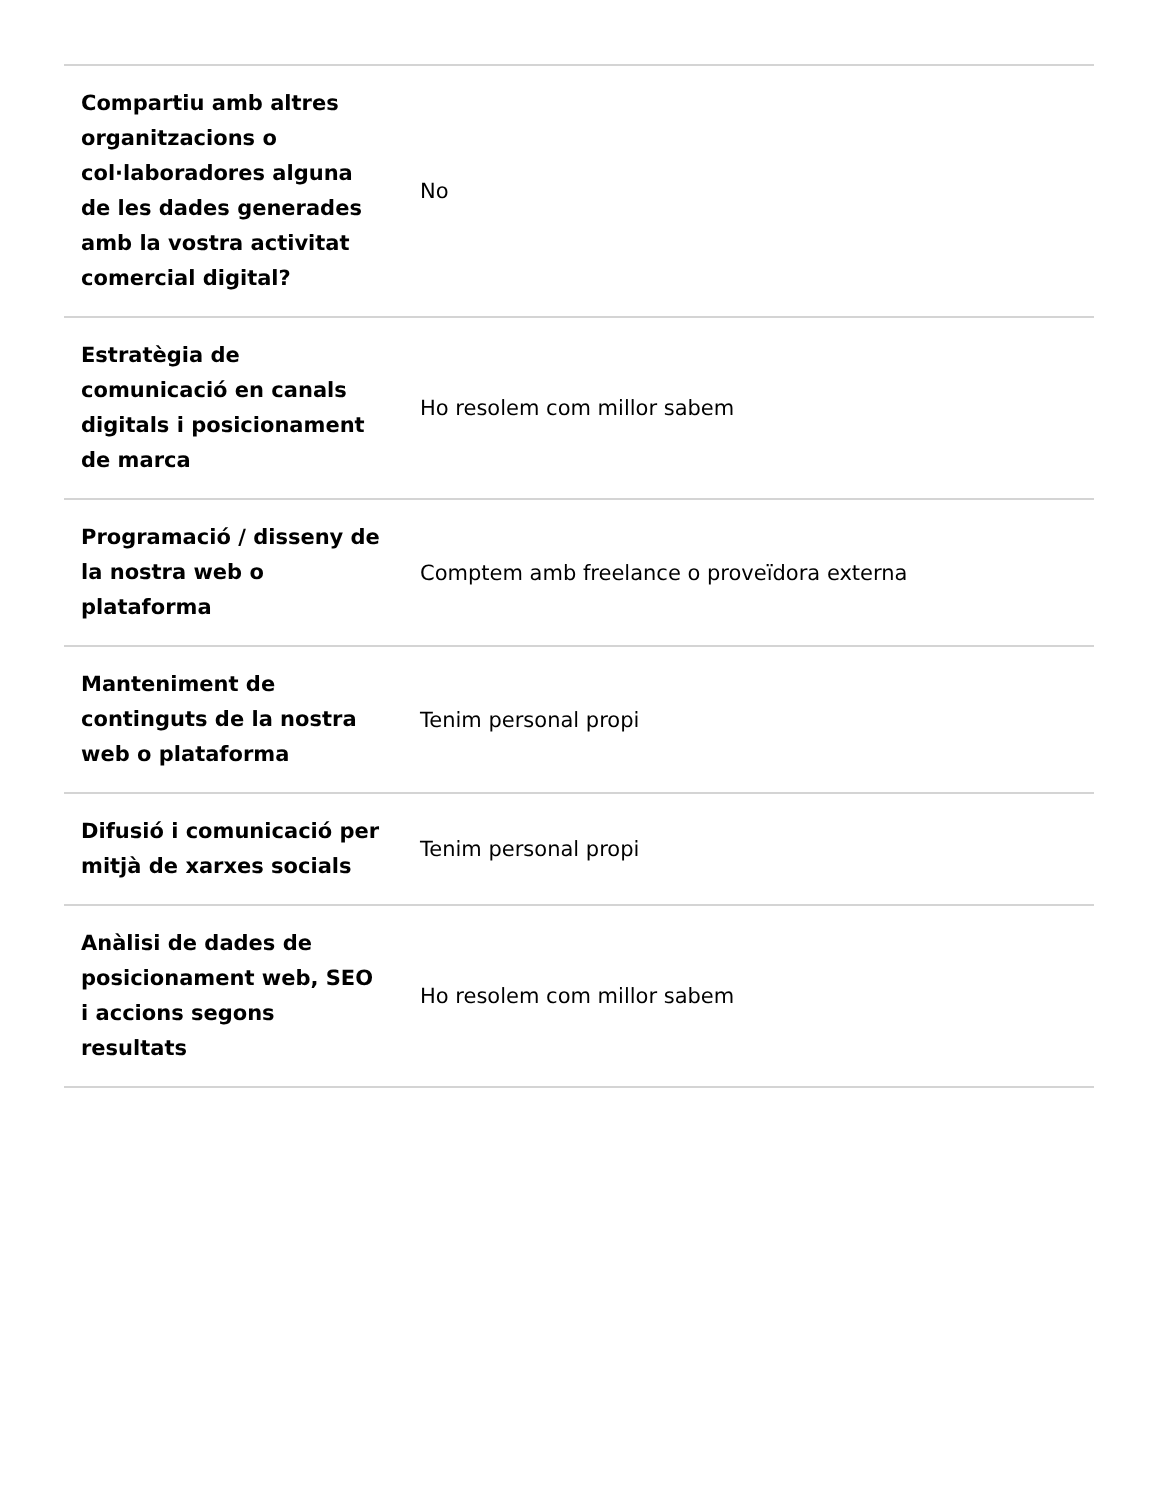| Compartiu amb altres organitzacions o col·laboradores alguna de les dades generades amb la vostra activitat comercial digital? | No |
| Estratègia de comunicació en canals digitals i posicionament de marca | Ho resolem com millor sabem |
| Programació / disseny de la nostra web o plataforma | Comptem amb freelance o proveïdora externa |
| Manteniment de continguts de la nostra web o plataforma | Tenim personal propi |
| Difusió i comunicació per mitjà de xarxes socials | Tenim personal propi |
| Anàlisi de dades de posicionament web, SEO i accions segons resultats | Ho resolem com millor sabem |